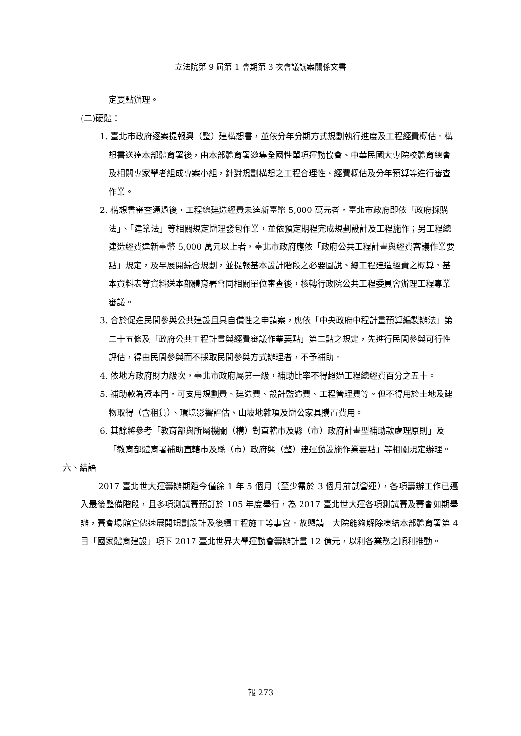立法院第 9 屆第 1 會期第 3 次會議議案關係文書
定要點辦理。
(二)硬體：
1. 臺北市政府逐案提報興（整）建構想書，並依分年分期方式規劃執行進度及工程經費概估。構想書送達本部體育署後，由本部體育署邀集全國性單項運動協會、中華民國大專院校體育總會及相關專家學者組成專案小組，針對規劃構想之工程合理性、經費概估及分年預算等進行審查作業。
2. 構想書審查通過後，工程總建造經費未達新臺幣 5,000 萬元者，臺北市政府即依「政府採購法」、「建築法」等相關規定辦理發包作業，並依預定期程完成規劃設計及工程施作；另工程總建造經費達新臺幣 5,000 萬元以上者，臺北市政府應依「政府公共工程計畫與經費審議作業要點」規定，及早展開綜合規劃，並提報基本設計階段之必要圖說、總工程建造經費之概算、基本資料表等資料送本部體育署會同相關單位審查後，核轉行政院公共工程委員會辦理工程專業審議。
3. 合於促進民間參與公共建設且具自償性之申請案，應依「中央政府中程計畫預算編製辦法」第二十五條及「政府公共工程計畫與經費審議作業要點」第二點之規定，先進行民間參與可行性評估，得由民間參與而不採取民間參與方式辦理者，不予補助。
4. 依地方政府財力級次，臺北市政府屬第一級，補助比率不得超過工程總經費百分之五十。
5. 補助款為資本門，可支用規劃費、建造費、設計監造費、工程管理費等。但不得用於土地及建物取得（含租賃）、環境影響評估、山坡地雜項及辦公家具購置費用。
6. 其餘將參考「教育部與所屬機關（構）對直轄市及縣（市）政府計畫型補助款處理原則」及「教育部體育署補助直轄市及縣（市）政府興（整）建運動設施作業要點」等相關規定辦理。
六、結語
2017 臺北世大運籌辦期距今僅餘 1 年 5 個月（至少需於 3 個月前試營運），各項籌辦工作已邁入最後整備階段，且多項測試賽預訂於 105 年度舉行，為 2017 臺北世大運各項測試賽及賽會如期舉辦，賽會場館宜儘速展開規劃設計及後續工程施工等事宜。故懇請　大院能夠解除凍結本部體育署第 4 目「國家體育建設」項下 2017 臺北世界大學運動會籌辦計畫 12 億元，以利各業務之順利推動。
報 273